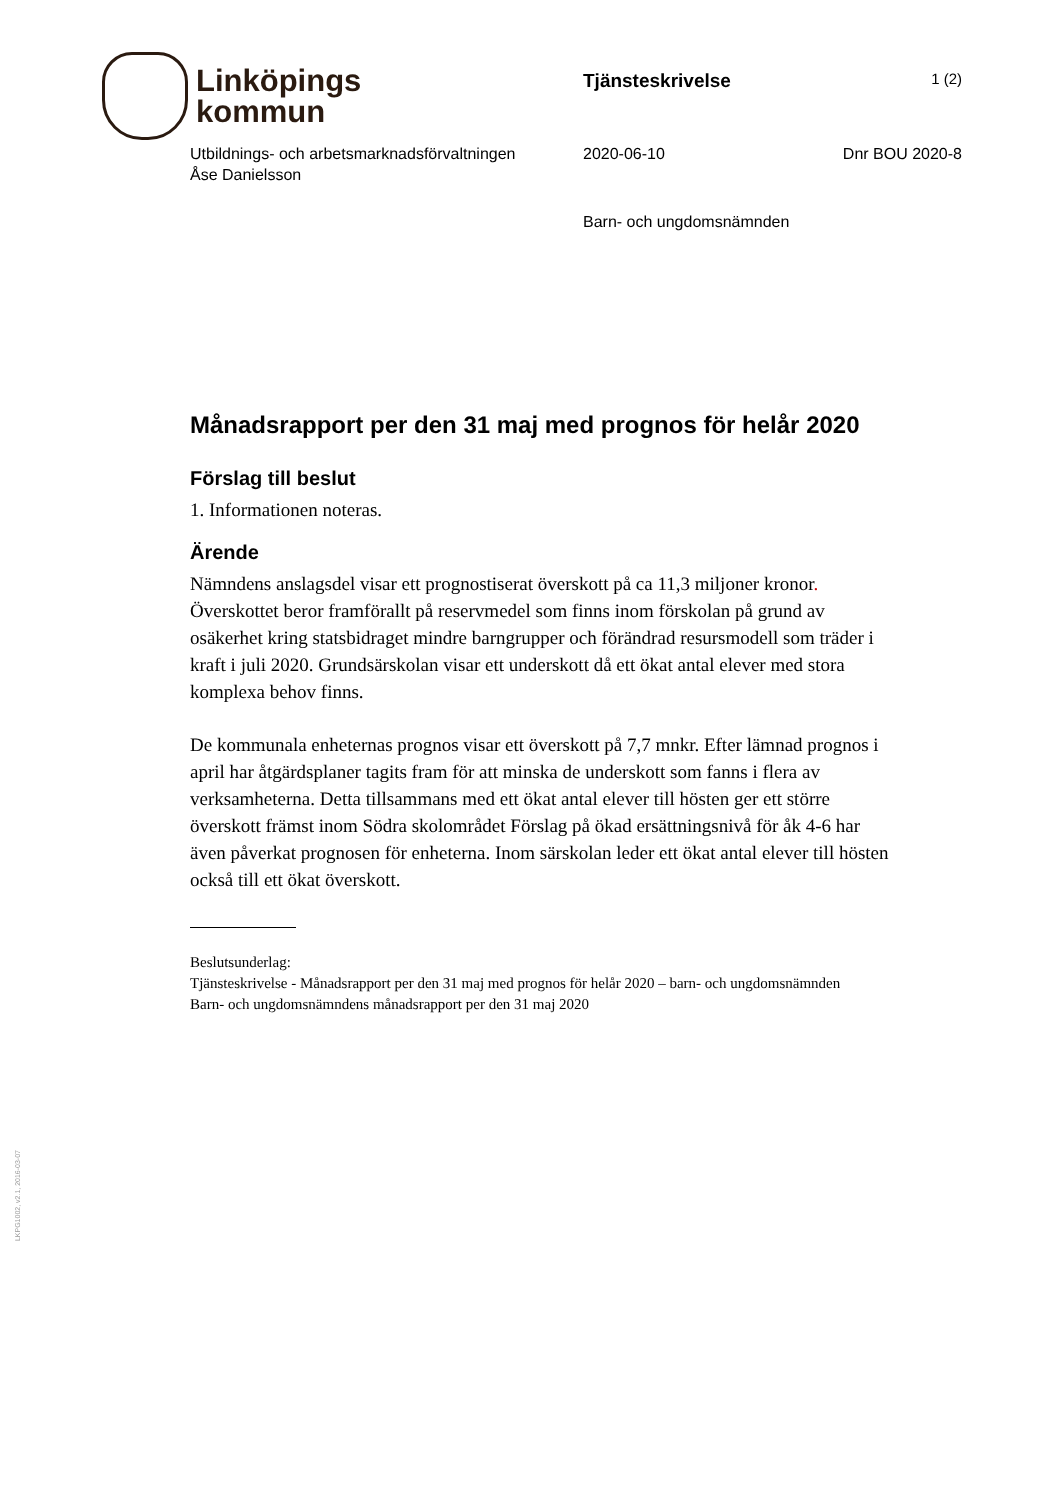Linköpings
kommun
Tjänsteskrivelse
1 (2)
Utbildnings- och arbetsmarknadsförvaltningen
Åse Danielsson
2020-06-10 Dnr BOU 2020-8
Barn- och ungdomsnämnden
Månadsrapport per den 31 maj med prognos för helår 2020
Förslag till beslut
1. Informationen noteras.
Ärende
Nämndens anslagsdel visar ett prognostiserat överskott på ca 11,3 miljoner kronor. Överskottet beror framförallt på reservmedel som finns inom förskolan på grund av osäkerhet kring statsbidraget mindre barngrupper och förändrad resursmodell som träder i kraft i juli 2020. Grundsärskolan visar ett underskott då ett ökat antal elever med stora komplexa behov finns.
De kommunala enheternas prognos visar ett överskott på 7,7 mnkr. Efter lämnad prognos i april har åtgärdsplaner tagits fram för att minska de underskott som fanns i flera av verksamheterna. Detta tillsammans med ett ökat antal elever till hösten ger ett större överskott främst inom Södra skolområdet Förslag på ökad ersättningsnivå för åk 4-6 har även påverkat prognosen för enheterna. Inom särskolan leder ett ökat antal elever till hösten också till ett ökat överskott.
Beslutsunderlag:
Tjänsteskrivelse - Månadsrapport per den 31 maj med prognos för helår 2020 – barn- och ungdomsnämnden
Barn- och ungdomsnämndens månadsrapport per den 31 maj 2020
LKPG1002, v2.1, 2016-03-07